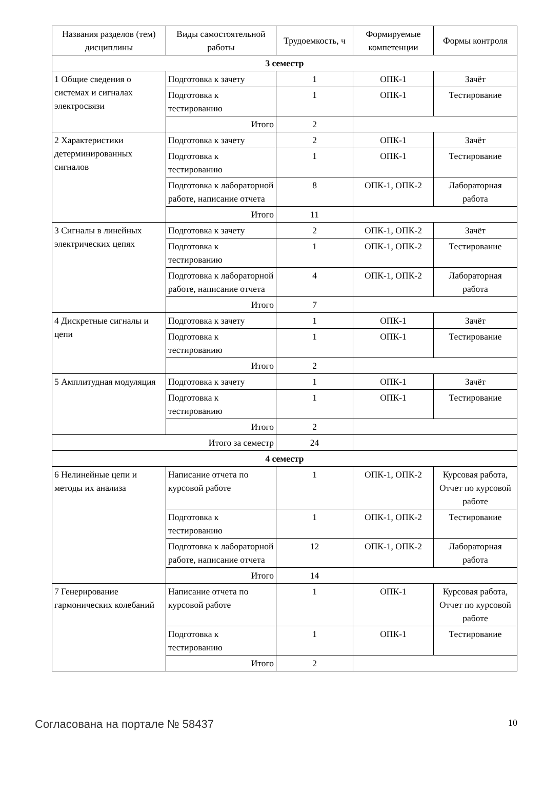| Названия разделов (тем) дисциплины | Виды самостоятельной работы | Трудоемкость, ч | Формируемые компетенции | Формы контроля |
| --- | --- | --- | --- | --- |
| 3 семестр | | | | |
| 1 Общие сведения о системах и сигналах электросвязи | Подготовка к зачету | 1 | ОПК-1 | Зачёт |
| | Подготовка к тестированию | 1 | ОПК-1 | Тестирование |
| | Итого | 2 | | |
| 2 Характеристики детерминированных сигналов | Подготовка к зачету | 2 | ОПК-1 | Зачёт |
| | Подготовка к тестированию | 1 | ОПК-1 | Тестирование |
| | Подготовка к лабораторной работе, написание отчета | 8 | ОПК-1, ОПК-2 | Лабораторная работа |
| | Итого | 11 | | |
| 3 Сигналы в линейных электрических цепях | Подготовка к зачету | 2 | ОПК-1, ОПК-2 | Зачёт |
| | Подготовка к тестированию | 1 | ОПК-1, ОПК-2 | Тестирование |
| | Подготовка к лабораторной работе, написание отчета | 4 | ОПК-1, ОПК-2 | Лабораторная работа |
| | Итого | 7 | | |
| 4 Дискретные сигналы и цепи | Подготовка к зачету | 1 | ОПК-1 | Зачёт |
| | Подготовка к тестированию | 1 | ОПК-1 | Тестирование |
| | Итого | 2 | | |
| 5 Амплитудная модуляция | Подготовка к зачету | 1 | ОПК-1 | Зачёт |
| | Подготовка к тестированию | 1 | ОПК-1 | Тестирование |
| | Итого | 2 | | |
| Итого за семестр | | 24 | | |
| 4 семестр | | | | |
| 6 Нелинейные цепи и методы их анализа | Написание отчета по курсовой работе | 1 | ОПК-1, ОПК-2 | Курсовая работа, Отчет по курсовой работе |
| | Подготовка к тестированию | 1 | ОПК-1, ОПК-2 | Тестирование |
| | Подготовка к лабораторной работе, написание отчета | 12 | ОПК-1, ОПК-2 | Лабораторная работа |
| | Итого | 14 | | |
| 7 Генерирование гармонических колебаний | Написание отчета по курсовой работе | 1 | ОПК-1 | Курсовая работа, Отчет по курсовой работе |
| | Подготовка к тестированию | 1 | ОПК-1 | Тестирование |
| | Итого | 2 | | |
Согласована на портале № 58437 10